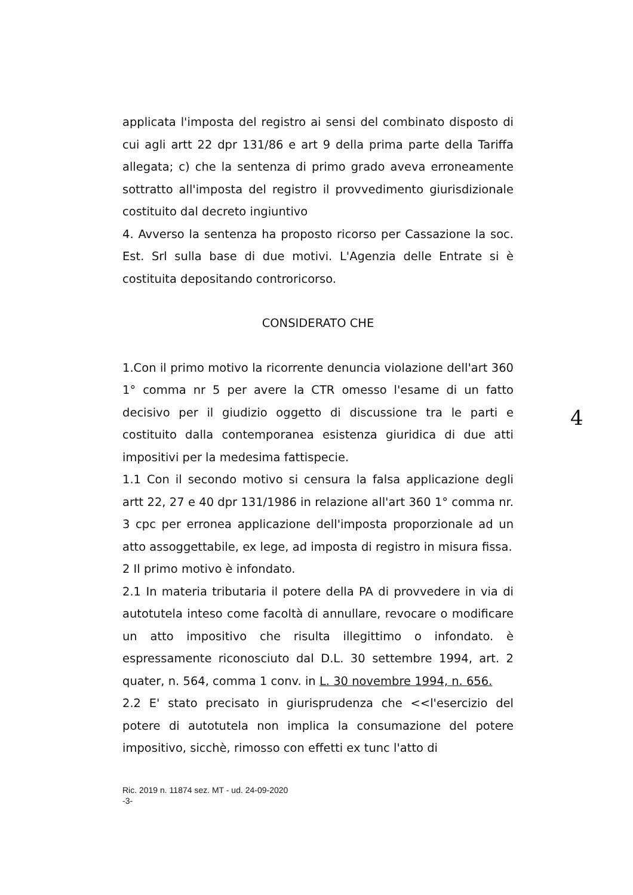4
applicata l'imposta del registro ai sensi del combinato disposto di cui agli artt 22 dpr 131/86 e art 9 della prima parte della Tariffa allegata; c) che la sentenza di primo grado aveva erroneamente sottratto all'imposta del registro il provvedimento giurisdizionale costituito dal decreto ingiuntivo
4. Avverso la sentenza ha proposto ricorso per Cassazione la soc. Est. Srl sulla base di due motivi. L'Agenzia delle Entrate si è costituita depositando controricorso.
CONSIDERATO CHE
1.Con il primo motivo la ricorrente denuncia violazione dell'art 360 1° comma nr 5 per avere la CTR omesso l'esame di un fatto decisivo per il giudizio oggetto di discussione tra le parti e costituito dalla contemporanea esistenza giuridica di due atti impositivi per la medesima fattispecie.
1.1 Con il secondo motivo si censura la falsa applicazione degli artt 22, 27 e 40 dpr 131/1986 in relazione all'art 360 1° comma nr. 3 cpc per erronea applicazione dell'imposta proporzionale ad un atto assoggettabile, ex lege, ad imposta di registro in misura fissa.
2 Il primo motivo è infondato.
2.1 In materia tributaria il potere della PA di provvedere in via di autotutela inteso come facoltà di annullare, revocare o modificare un atto impositivo che risulta illegittimo o infondato. è espressamente riconosciuto dal D.L. 30 settembre 1994, art. 2 quater, n. 564, comma 1 conv. in L. 30 novembre 1994, n. 656.
2.2 E' stato precisato in giurisprudenza che <<l'esercizio del potere di autotutela non implica la consumazione del potere impositivo, sicchè, rimosso con effetti ex tunc l'atto di
Ric. 2019 n. 11874 sez. MT - ud. 24-09-2020
-3-